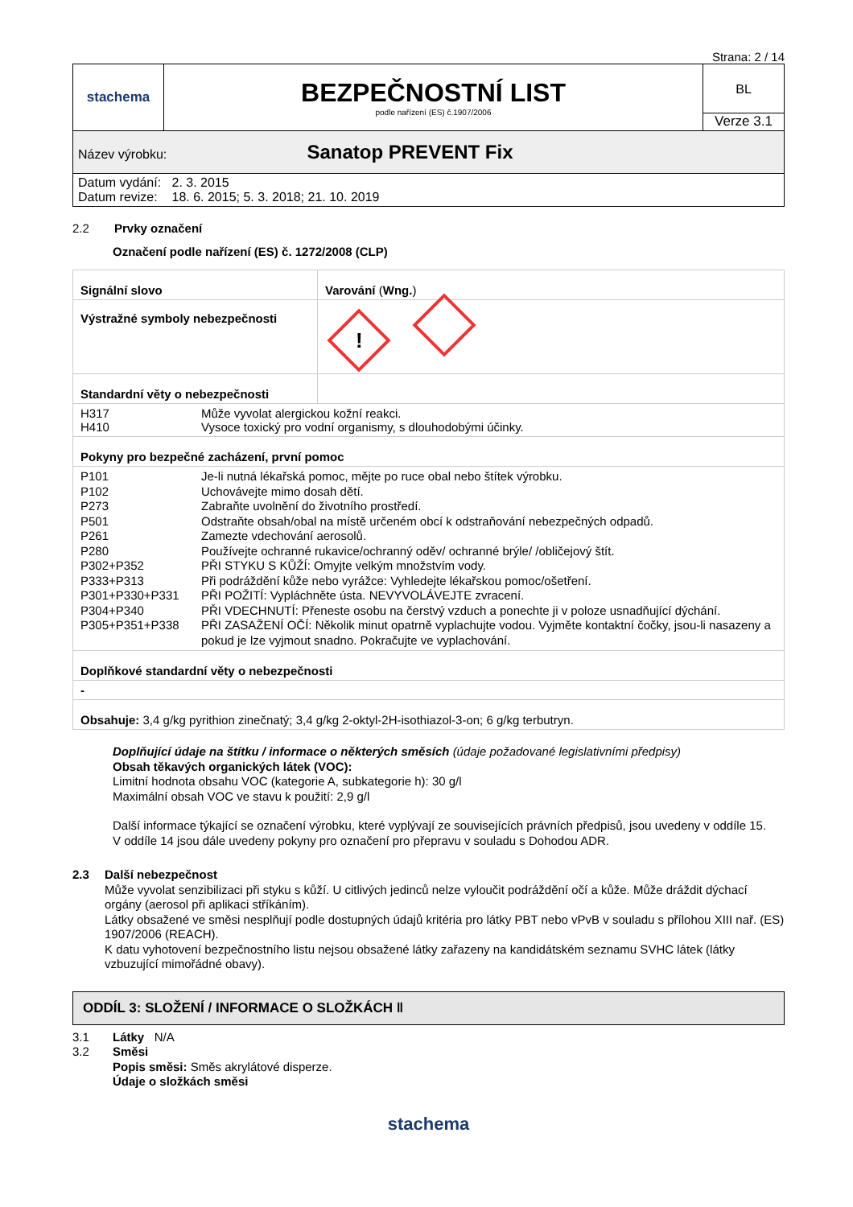Strana: 2 / 14
| stachema | BEZPEČNOSTNÍ LIST podle nařízení (ES) č.1907/2006 | BL Verze 3.1 |
| Název výrobku: Sanatop PREVENT Fix | | |
| Datum vydání: 2. 3. 2015 Datum revize: 18. 6. 2015; 5. 3. 2018; 21. 10. 2019 | | |
2.2 Prvky označení
Označení podle nařízení (ES) č. 1272/2008 (CLP)
| Signální slovo | Varování ( Wng. ) |
| Výstražné symboly nebezpečnosti | ! |
| Standardní věty o nebezpečnosti | |
| / H317 H410 / Může vyvolat alergickou kožní reakci. Vysoce toxický pro vodní organismy, s dlouhodobými účinky. / | |
| Pokyny pro bezpečné zacházení, první pomoc | |
| / P101 P102 P273 P501 P261 P280 P302+P352 P333+P313 P301+P330+P331 P304+P340 P305+P351+P338 / Je-li nutná lékařská pomoc, mějte po ruce obal nebo štítek výrobku. Uchovávejte mimo dosah dětí. Zabraňte uvolnění do životního prostředí. Odstraňte obsah/obal na místě určeném obcí k odstraňování nebezpečných odpadů. Zamezte vdechování aerosolů. Používejte ochranné rukavice/ochranný oděv/ ochranné brýle/ /obličejový štít. PŘI STYKU S KŮŽÍ: Omyjte velkým množstvím vody. Při podráždění kůže nebo vyrážce: Vyhledejte lékařskou pomoc/ošetření. PŘI POŽITÍ: Vypláchněte ústa. NEVYVOLÁVEJTE zvracení. PŘI VDECHNUTÍ: Přeneste osobu na čerstvý vzduch a ponechte ji v poloze usnadňující dýchání. PŘI ZASAŽENÍ OČÍ: Několik minut opatrně vyplachujte vodou. Vyjměte kontaktní čočky, jsou-li nasazeny a pokud je lze vyjmout snadno. Pokračujte ve vyplachování. / | |
| Doplňkové standardní věty o nebezpečnosti | |
| - | |
| Obsahuje: 3,4 g/kg pyrithion zinečnatý; 3,4 g/kg 2-oktyl-2H-isothiazol-3-on; 6 g/kg terbutryn. | |
Doplňující údaje na štítku / informace o některých směsích (údaje požadované legislativními předpisy)
Obsah těkavých organických látek (VOC):
Limitní hodnota obsahu VOC (kategorie A, subkategorie h): 30 g/l
Maximální obsah VOC ve stavu k použití: 2,9 g/l
Další informace týkající se označení výrobku, které vyplývají ze souvisejících právních předpisů, jsou uvedeny v oddíle 15.
V oddíle 14 jsou dále uvedeny pokyny pro označení pro přepravu v souladu s Dohodou ADR.
2.3 Další nebezpečnost
Může vyvolat senzibilizaci při styku s kůží. U citlivých jedinců nelze vyloučit podráždění očí a kůže. Může dráždit dýchací orgány (aerosol při aplikaci stříkáním).
Látky obsažené ve směsi nesplňují podle dostupných údajů kritéria pro látky PBT nebo vPvB v souladu s přílohou XIII nař. (ES) 1907/2006 (REACH).
K datu vyhotovení bezpečnostního listu nejsou obsažené látky zařazeny na kandidátském seznamu SVHC látek (látky vzbuzující mimořádné obavy).
ODDÍL 3: SLOŽENÍ / INFORMACE O SLOŽKÁCH ‖
3.1
3.2
Látky N/A
Směsi
Popis směsi: Směs akrylátové disperze.
Údaje o složkách směsi
stachema